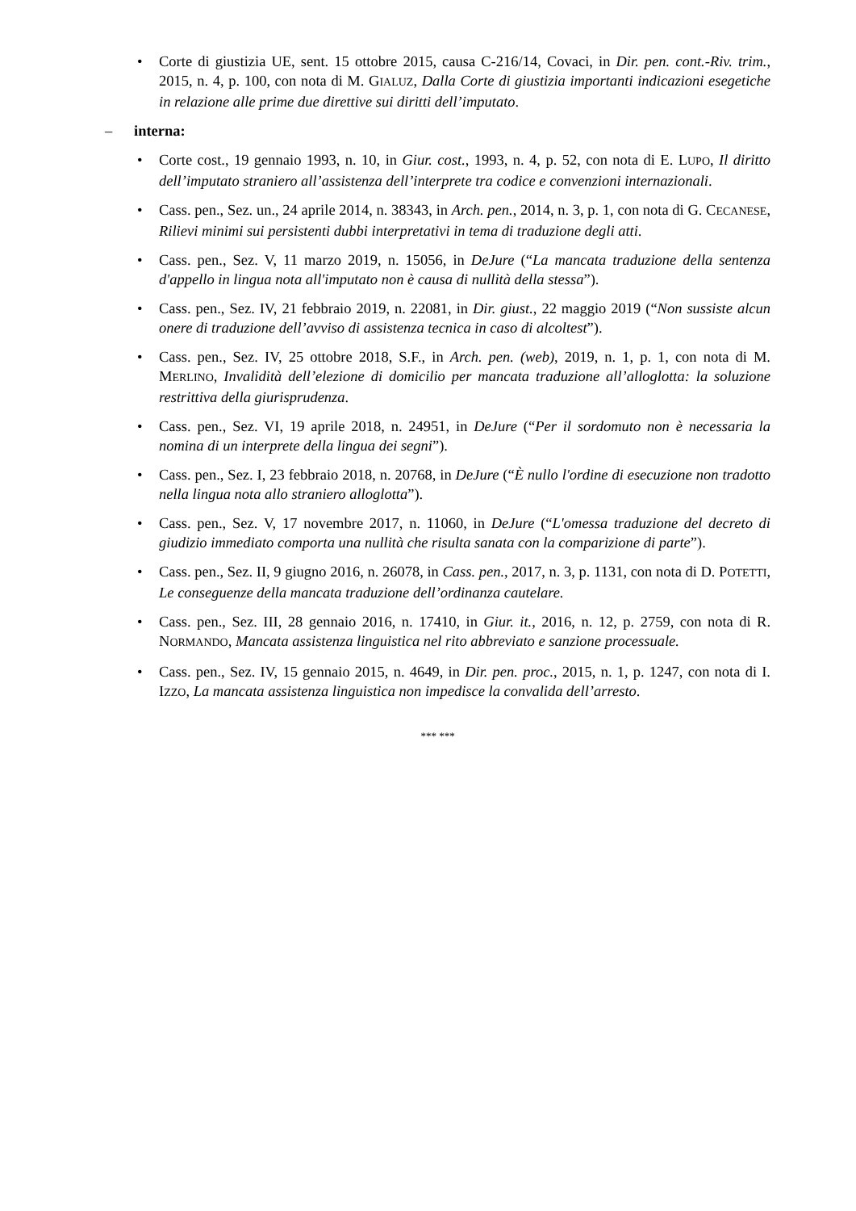• Corte di giustizia UE, sent. 15 ottobre 2015, causa C-216/14, Covaci, in Dir. pen. cont.-Riv. trim., 2015, n. 4, p. 100, con nota di M. GIALUZ, Dalla Corte di giustizia importanti indicazioni esegetiche in relazione alle prime due direttive sui diritti dell’imputato.
– interna:
• Corte cost., 19 gennaio 1993, n. 10, in Giur. cost., 1993, n. 4, p. 52, con nota di E. LUPO, Il diritto dell’imputato straniero all’assistenza dell’interprete tra codice e convenzioni internazionali.
• Cass. pen., Sez. un., 24 aprile 2014, n. 38343, in Arch. pen., 2014, n. 3, p. 1, con nota di G. CECANESE, Rilievi minimi sui persistenti dubbi interpretativi in tema di traduzione degli atti.
• Cass. pen., Sez. V, 11 marzo 2019, n. 15056, in DeJure (“La mancata traduzione della sentenza d'appello in lingua nota all'imputato non è causa di nullità della stessa”).
• Cass. pen., Sez. IV, 21 febbraio 2019, n. 22081, in Dir. giust., 22 maggio 2019 (“Non sussiste alcun onere di traduzione dell’avviso di assistenza tecnica in caso di alcoltest”).
• Cass. pen., Sez. IV, 25 ottobre 2018, S.F., in Arch. pen. (web), 2019, n. 1, p. 1, con nota di M. MERLINO, Invalidità dell’elezione di domicilio per mancata traduzione all’alloglotta: la soluzione restrittiva della giurisprudenza.
• Cass. pen., Sez. VI, 19 aprile 2018, n. 24951, in DeJure (“Per il sordomuto non è necessaria la nomina di un interprete della lingua dei segni”).
• Cass. pen., Sez. I, 23 febbraio 2018, n. 20768, in DeJure (“È nullo l'ordine di esecuzione non tradotto nella lingua nota allo straniero alloglotta”).
• Cass. pen., Sez. V, 17 novembre 2017, n. 11060, in DeJure (“L'omessa traduzione del decreto di giudizio immediato comporta una nullità che risulta sanata con la comparizione di parte”).
• Cass. pen., Sez. II, 9 giugno 2016, n. 26078, in Cass. pen., 2017, n. 3, p. 1131, con nota di D. POTETTI, Le conseguenze della mancata traduzione dell’ordinanza cautelare.
• Cass. pen., Sez. III, 28 gennaio 2016, n. 17410, in Giur. it., 2016, n. 12, p. 2759, con nota di R. NORMANDO, Mancata assistenza linguistica nel rito abbreviato e sanzione processuale.
• Cass. pen., Sez. IV, 15 gennaio 2015, n. 4649, in Dir. pen. proc., 2015, n. 1, p. 1247, con nota di I. IZZO, La mancata assistenza linguistica non impedisce la convalida dell’arresto.
*** ***